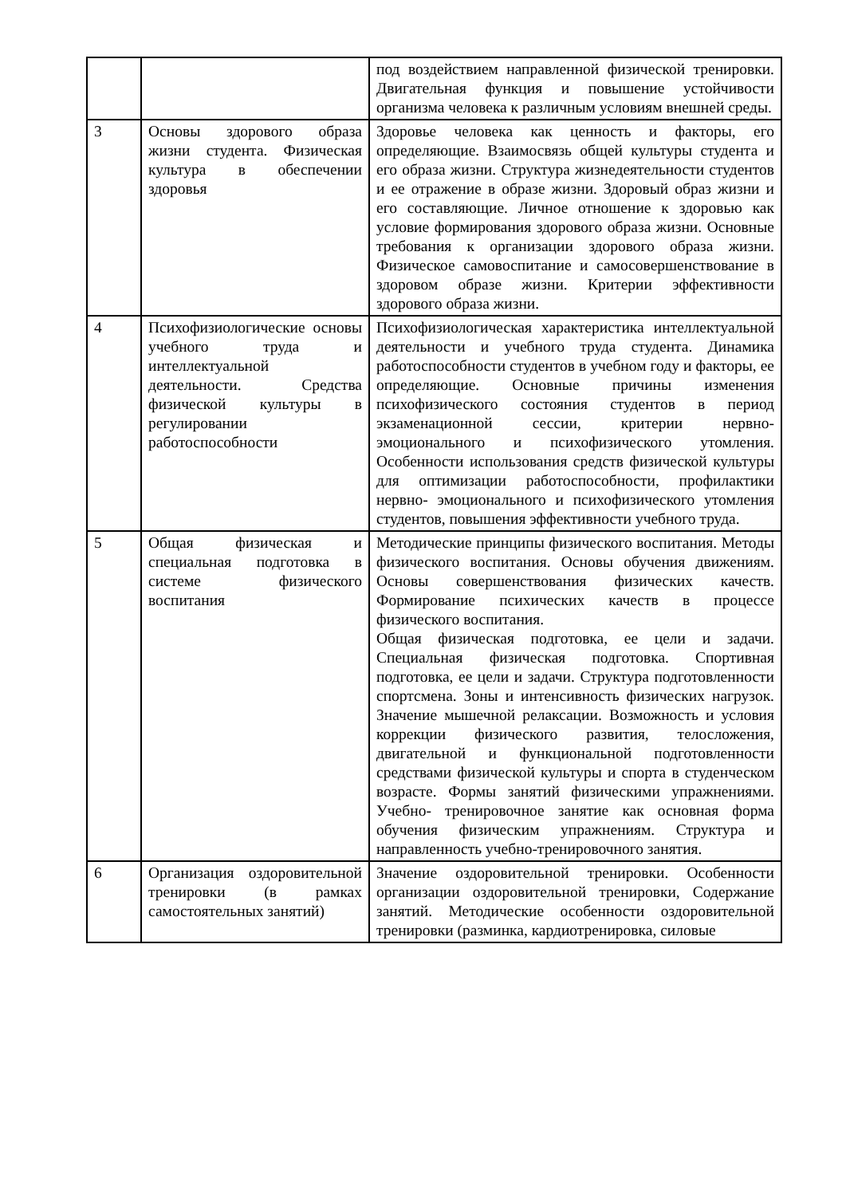| | | под воздействием направленной физической тренировки. Двигательная функция и повышение устойчивости организма человека к различным условиям внешней среды. |
| 3 | Основы здорового образа жизни студента. Физическая культура в обеспечении здоровья | Здоровье человека как ценность и факторы, его определяющие. Взаимосвязь общей культуры студента и его образа жизни. Структура жизнедеятельности студентов и ее отражение в образе жизни. Здоровый образ жизни и его составляющие. Личное отношение к здоровью как условие формирования здорового образа жизни. Основные требования к организации здорового образа жизни. Физическое самовоспитание и самосовершенствование в здоровом образе жизни. Критерии эффективности здорового образа жизни. |
| 4 | Психофизиологические основы учебного труда и интеллектуальной деятельности. Средства физической культуры в регулировании работоспособности | Психофизиологическая характеристика интеллектуальной деятельности и учебного труда студента. Динамика работоспособности студентов в учебном году и факторы, ее определяющие. Основные причины изменения психофизического состояния студентов в период экзаменационной сессии, критерии нервно- эмоционального и психофизического утомления. Особенности использования средств физической культуры для оптимизации работоспособности, профилактики нервно- эмоционального и психофизического утомления студентов, повышения эффективности учебного труда. |
| 5 | Общая физическая и специальная подготовка в системе физического воспитания | Методические принципы физического воспитания. Методы физического воспитания. Основы обучения движениям. Основы совершенствования физических качеств. Формирование психических качеств в процессе физического воспитания. Общая физическая подготовка, ее цели и задачи. Специальная физическая подготовка. Спортивная подготовка, ее цели и задачи. Структура подготовленности спортсмена. Зоны и интенсивность физических нагрузок. Значение мышечной релаксации. Возможность и условия коррекции физического развития, телосложения, двигательной и функциональной подготовленности средствами физической культуры и спорта в студенческом возрасте. Формы занятий физическими упражнениями. Учебно- тренировочное занятие как основная форма обучения физическим упражнениям. Структура и направленность учебно-тренировочного занятия. |
| 6 | Организация оздоровительной тренировки (в рамках самостоятельных занятий) | Значение оздоровительной тренировки. Особенности организации оздоровительной тренировки, Содержание занятий. Методические особенности оздоровительной тренировки (разминка, кардиотренировка, силовые |